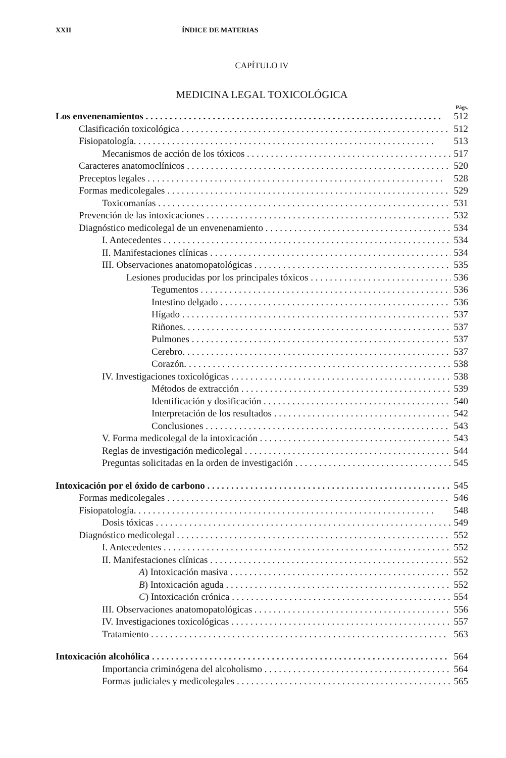XXII ÍNDICE DE MATERIAS
CAPÍTULO IV
MEDICINA LEGAL TOXICOLÓGICA
Págs.
Los envenenamientos 512
Clasificación toxicológica 512
Fisiopatología. 513
Mecanismos de acción de los tóxicos 517
Caracteres anatomoclínicos 520
Preceptos legales 528
Formas medicolegales 529
Toxicomanías 531
Prevención de las intoxicaciones 532
Diagnóstico medicolegal de un envenenamiento 534
I. Antecedentes 534
II. Manifestaciones clínicas 534
III. Observaciones anatomopatológicas 535
Lesiones producidas por los principales tóxicos 536
Tegumentos 536
Intestino delgado 536
Hígado 537
Riñones. 537
Pulmones 537
Cerebro. 537
Corazón. 538
IV. Investigaciones toxicológicas 538
Métodos de extracción 539
Identificación y dosificación 540
Interpretación de los resultados 542
Conclusiones 543
V. Forma medicolegal de la intoxicación 543
Reglas de investigación medicolegal 544
Preguntas solicitadas en la orden de investigación 545
Intoxicación por el óxido de carbono 545
Formas medicolegales 546
Fisiopatología. 548
Dosis tóxicas 549
Diagnóstico medicolegal 552
I. Antecedentes 552
II. Manifestaciones clínicas 552
A) Intoxicación masiva 552
B) Intoxicación aguda 552
C) Intoxicación crónica 554
III. Observaciones anatomopatológicas 556
IV. Investigaciones toxicológicas 557
Tratamiento 563
Intoxicación alcohólica 564
Importancia criminógena del alcoholismo 564
Formas judiciales y medicolegales 565